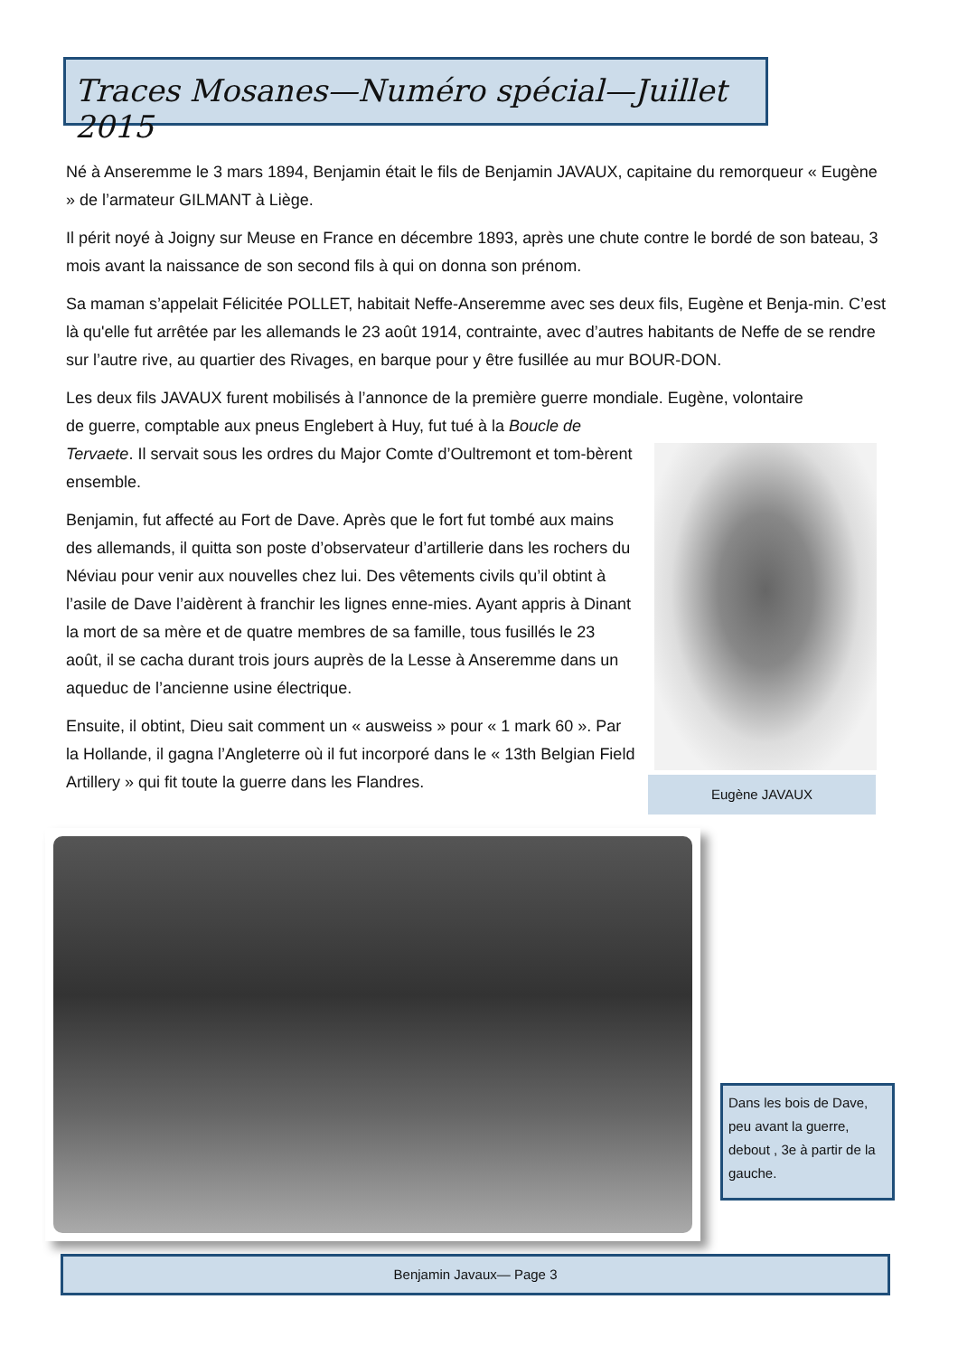Traces Mosanes—Numéro spécial—Juillet 2015
Né à Anseremme le 3 mars 1894, Benjamin était le fils de Benjamin JAVAUX, capitaine du remorqueur « Eugène » de l’armateur GILMANT à Liège.
Il périt noyé à Joigny sur Meuse en France en décembre 1893, après une chute contre le bordé de son bateau, 3 mois avant la naissance de son second fils à qui on donna son prénom.
Sa maman s’appelait Félicitée POLLET, habitait Neffe-Anseremme avec ses deux fils, Eugène et Benja-min. C’est là qu'elle fut arrêtée par les allemands le 23 août 1914, contrainte, avec d’autres habitants de Neffe de se rendre sur l’autre rive, au quartier des Rivages, en barque pour y être fusillée au mur BOUR-DON.
Les deux fils JAVAUX furent mobilisés à l’annonce de la première guerre mondiale. Eugène, volontaire
de guerre, comptable aux pneus Englebert à Huy, fut tué à la Boucle de Tervaete. Il servait sous les ordres du Major Comte d’Oultremont et tom-bèrent ensemble.
Benjamin, fut affecté au Fort de Dave. Après que le fort fut tombé aux mains des allemands, il quitta son poste d’observateur d’artillerie dans les rochers du Néviau pour venir aux nouvelles chez lui. Des vêtements civils qu’il obtint à l’asile de Dave l’aidèrent à franchir les lignes enne-mies. Ayant appris à Dinant la mort de sa mère et de quatre membres de sa famille, tous fusillés le 23 août, il se cacha durant trois jours auprès de la Lesse à Anseremme dans un aqueduc de l’ancienne usine électrique.
Ensuite, il obtint, Dieu sait comment un « ausweiss » pour « 1 mark 60 ». Par la Hollande, il gagna l’Angleterre où il fut incorporé dans le « 13th Belgian Field Artillery » qui fit toute la guerre dans les Flandres.
Eugène JAVAUX
Dans les bois de Dave, peu avant la guerre, debout , 3e à partir de la gauche.
Benjamin Javaux— Page 3